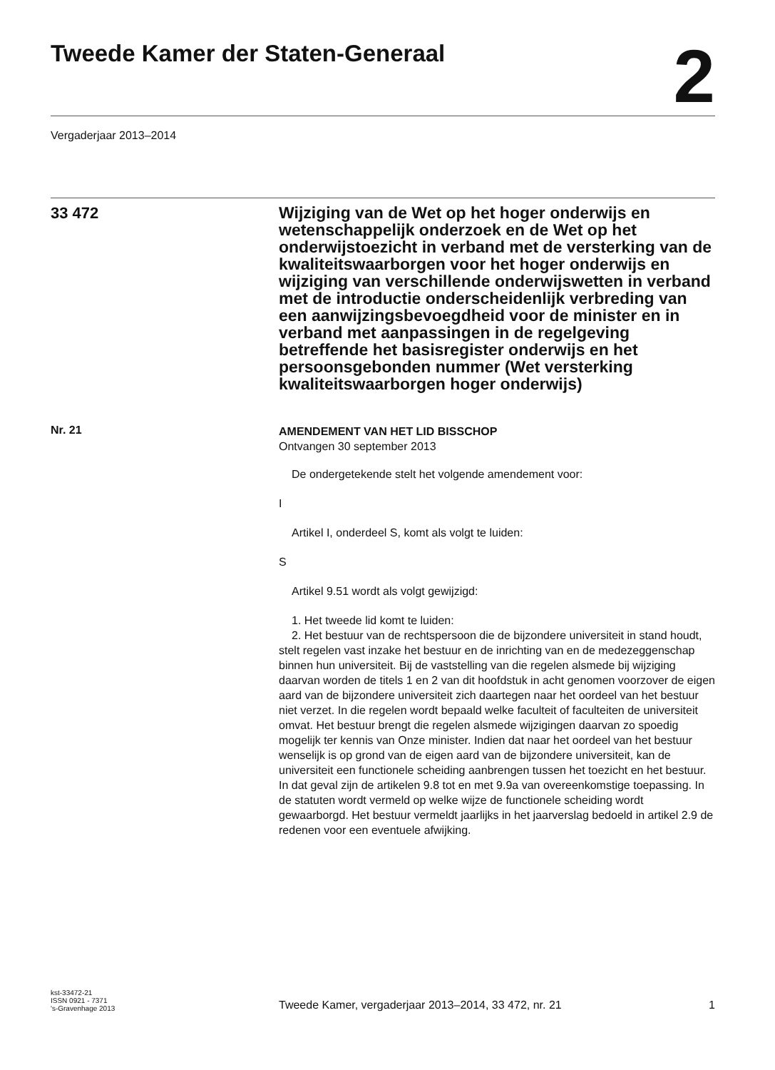Tweede Kamer der Staten-Generaal
2
Vergaderjaar 2013–2014
33 472
Wijziging van de Wet op het hoger onderwijs en wetenschappelijk onderzoek en de Wet op het onderwijstoezicht in verband met de versterking van de kwaliteitswaarborgen voor het hoger onderwijs en wijziging van verschillende onderwijswetten in verband met de introductie onderscheidenlijk verbreding van een aanwijzingsbevoegdheid voor de minister en in verband met aanpassingen in de regelgeving betreffende het basisregister onderwijs en het persoonsgebonden nummer (Wet versterking kwaliteitswaarborgen hoger onderwijs)
Nr. 21
AMENDEMENT VAN HET LID BISSCHOP
Ontvangen 30 september 2013
De ondergetekende stelt het volgende amendement voor:
I
Artikel I, onderdeel S, komt als volgt te luiden:
S
Artikel 9.51 wordt als volgt gewijzigd:
1. Het tweede lid komt te luiden:
2. Het bestuur van de rechtspersoon die de bijzondere universiteit in stand houdt, stelt regelen vast inzake het bestuur en de inrichting van en de medezeggenschap binnen hun universiteit. Bij de vaststelling van die regelen alsmede bij wijziging daarvan worden de titels 1 en 2 van dit hoofdstuk in acht genomen voorzover de eigen aard van de bijzondere universiteit zich daartegen naar het oordeel van het bestuur niet verzet. In die regelen wordt bepaald welke faculteit of faculteiten de universiteit omvat. Het bestuur brengt die regelen alsmede wijzigingen daarvan zo spoedig mogelijk ter kennis van Onze minister. Indien dat naar het oordeel van het bestuur wenselijk is op grond van de eigen aard van de bijzondere universiteit, kan de universiteit een functionele scheiding aanbrengen tussen het toezicht en het bestuur. In dat geval zijn de artikelen 9.8 tot en met 9.9a van overeenkomstige toepassing. In de statuten wordt vermeld op welke wijze de functionele scheiding wordt gewaarborgd. Het bestuur vermeldt jaarlijks in het jaarverslag bedoeld in artikel 2.9 de redenen voor een eventuele afwijking.
kst-33472-21
ISSN 0921 - 7371
's-Gravenhage 2013
Tweede Kamer, vergaderjaar 2013–2014, 33 472, nr. 21
1